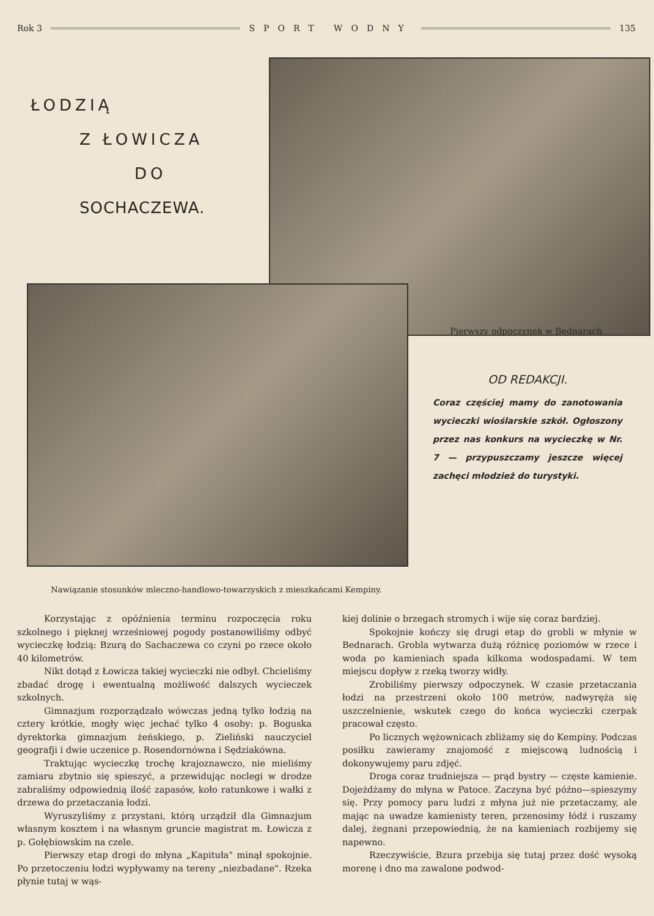Rok 3 SPORT WODNY 135
ŁODZIĄ
Z ŁOWICZA
DO
SOCHACZEWA.
Pierwszy odpoczynek w Bednarach.
OD REDAKCJI.
Coraz częściej mamy do zanotowania wycieczki wioślarskie szkół. Ogłoszony przez nas konkurs na wycieczkę w Nr. 7 — przypuszczamy jeszcze więcej zachęci młodzież do turystyki.
Nawiązanie stosunków mleczno-handlowo-towarzyskich z mieszkańcami Kempiny.
Korzystając z opóźnienia terminu rozpoczęcia roku szkolnego i pięknej wrześniowej pogody postanowiliśmy odbyć wycieczkę łodzią: Bzurą do Sachaczewa co czyni po rzece około 40 kilometrów.
Nikt dotąd z Łowicza takiej wycieczki nie odbył. Chcieliśmy zbadać drogę i ewentualną możliwość dalszych wycieczek szkolnych.
Gimnazjum rozporządzało wówczas jedną tylko łodzią na cztery krótkie, mogły więc jechać tylko 4 osoby: p. Boguska dyrektorka gimnazjum żeńskiego, p. Zieliński nauczyciel geografji i dwie uczenice p. Rosendornówna i Sędziakówna.
Traktując wycieczkę trochę krajoznawczo, nie mieliśmy zamiaru zbytnio się spieszyć, a przewidując noclegi w drodze zabraliśmy odpowiednią ilość zapasów, koło ratunkowe i wałki z drzewa do przetaczania łodzi.
Wyruszyliśmy z przystani, którą urządził dla Gimnazjum własnym kosztem i na własnym gruncie magistrat m. Łowicza z p. Gołębiowskim na czele.
Pierwszy etap drogi do młyna „Kapituła" minął spokojnie. Po przetoczeniu łodzi wypływamy na tereny „niezbadane". Rzeka płynie tutaj w wąs-
kiej dolinie o brzegach stromych i wije się coraz bardziej.
Spokojnie kończy się drugi etap do grobli w młynie w Bednarach. Grobla wytwarza dużą różnicę poziomów w rzece i woda po kamieniach spada kilkoma wodospadami. W tem miejscu dopływ z rzeką tworzy widły.
Zrobiliśmy pierwszy odpoczynek. W czasie przetaczania łodzi na przestrzeni około 100 metrów, nadwyręża się uszczelnienie, wskutek czego do końca wycieczki czerpak pracował często.
Po licznych wężownicach zbliżamy się do Kempiny. Podczas posiłku zawieramy znajomość z miejscową ludnością i dokonywujemy paru zdjęć.
Droga coraz trudniejsza — prąd bystry — częste kamienie. Dojeżdżamy do młyna w Patoce. Zaczyna być późno—spieszymy się. Przy pomocy paru ludzi z młyna już nie przetaczamy, ale mając na uwadze kamienisty teren, przenosimy łódź i ruszamy dalej, żegnani przepowiednią, że na kamieniach rozbijemy się napewno.
Rzeczywiście, Bzura przebija się tutaj przez dość wysoką morenę i dno ma zawalone podwod-